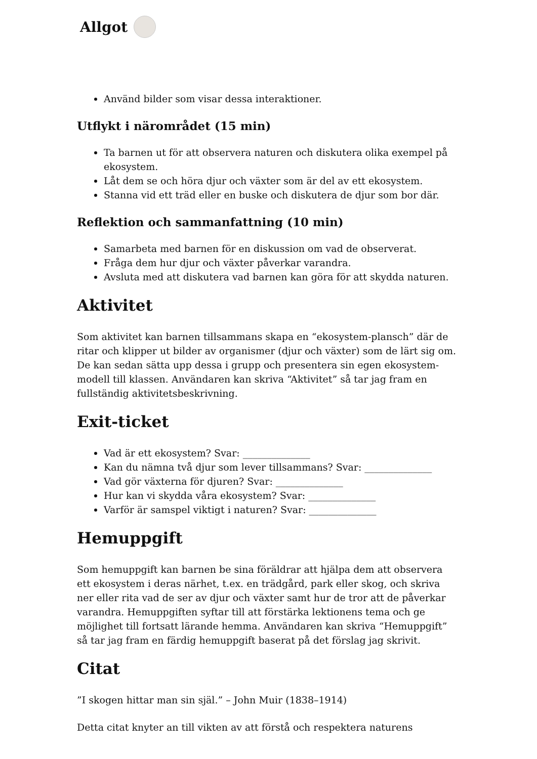Allgot
Använd bilder som visar dessa interaktioner.
Utflykt i närområdet (15 min)
Ta barnen ut för att observera naturen och diskutera olika exempel på ekosystem.
Låt dem se och höra djur och växter som är del av ett ekosystem.
Stanna vid ett träd eller en buske och diskutera de djur som bor där.
Reflektion och sammanfattning (10 min)
Samarbeta med barnen för en diskussion om vad de observerat.
Fråga dem hur djur och växter påverkar varandra.
Avsluta med att diskutera vad barnen kan göra för att skydda naturen.
Aktivitet
Som aktivitet kan barnen tillsammans skapa en “ekosystem-plansch” där de ritar och klipper ut bilder av organismer (djur och växter) som de lärt sig om. De kan sedan sätta upp dessa i grupp och presentera sin egen ekosystem-modell till klassen. Användaren kan skriva “Aktivitet” så tar jag fram en fullständig aktivitetsbeskrivning.
Exit-ticket
Vad är ett ekosystem? Svar: ______________
Kan du nämna två djur som lever tillsammans? Svar: ______________
Vad gör växterna för djuren? Svar: ______________
Hur kan vi skydda våra ekosystem? Svar: ______________
Varför är samspel viktigt i naturen? Svar: ______________
Hemuppgift
Som hemuppgift kan barnen be sina föräldrar att hjälpa dem att observera ett ekosystem i deras närhet, t.ex. en trädgård, park eller skog, och skriva ner eller rita vad de ser av djur och växter samt hur de tror att de påverkar varandra. Hemuppgiften syftar till att förstärka lektionens tema och ge möjlighet till fortsatt lärande hemma. Användaren kan skriva “Hemuppgift” så tar jag fram en färdig hemuppgift baserat på det förslag jag skrivit.
Citat
”I skogen hittar man sin själ.” – John Muir (1838–1914)
Detta citat knyter an till vikten av att förstå och respektera naturens